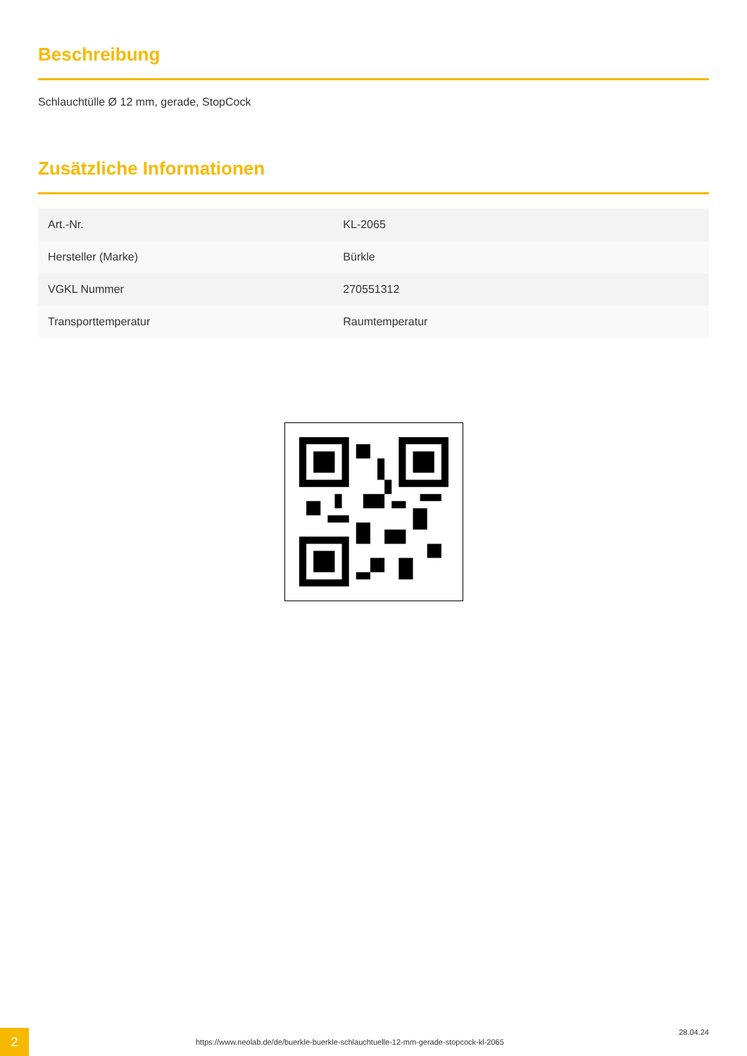Beschreibung
Schlauchtülle Ø 12 mm, gerade, StopCock
Zusätzliche Informationen
| Art.-Nr. | KL-2065 |
| Hersteller (Marke) | Bürkle |
| VGKL Nummer | 270551312 |
| Transporttemperatur | Raumtemperatur |
2
https://www.neolab.de/de/buerkle-buerkle-schlauchtuelle-12-mm-gerade-stopcock-kl-2065
28.04.24